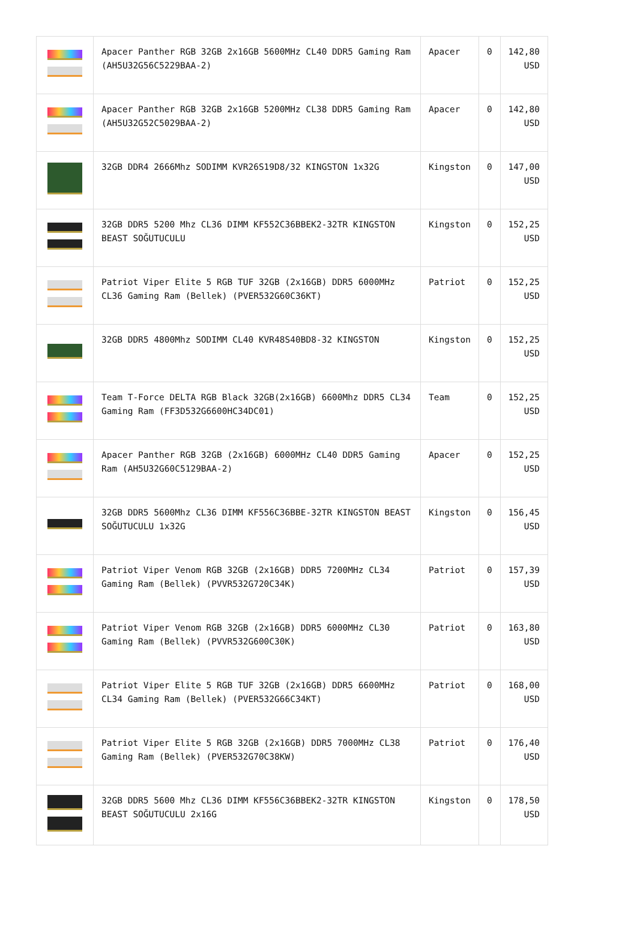| | Apacer Panther RGB 32GB 2x16GB 5600MHz CL40 DDR5 Gaming Ram (AH5U32G56C5229BAA-2) | Apacer | 0 | 142,80 USD |
| | Apacer Panther RGB 32GB 2x16GB 5200MHz CL38 DDR5 Gaming Ram (AH5U32G52C5029BAA-2) | Apacer | 0 | 142,80 USD |
| | 32GB DDR4 2666Mhz SODIMM KVR26S19D8/32 KINGSTON 1x32G | Kingston | 0 | 147,00 USD |
| | 32GB DDR5 5200 Mhz CL36 DIMM KF552C36BBEK2-32TR KINGSTON BEAST SOĞUTUCULU | Kingston | 0 | 152,25 USD |
| | Patriot Viper Elite 5 RGB TUF 32GB (2x16GB) DDR5 6000MHz CL36 Gaming Ram (Bellek) (PVER532G60C36KT) | Patriot | 0 | 152,25 USD |
| | 32GB DDR5 4800Mhz SODIMM CL40 KVR48S40BD8-32 KINGSTON | Kingston | 0 | 152,25 USD |
| | Team T-Force DELTA RGB Black 32GB(2x16GB) 6600Mhz DDR5 CL34 Gaming Ram (FF3D532G6600HC34DC01) | Team | 0 | 152,25 USD |
| | Apacer Panther RGB 32GB (2x16GB) 6000MHz CL40 DDR5 Gaming Ram (AH5U32G60C5129BAA-2) | Apacer | 0 | 152,25 USD |
| | 32GB DDR5 5600Mhz CL36 DIMM KF556C36BBE-32TR KINGSTON BEAST SOĞUTUCULU 1x32G | Kingston | 0 | 156,45 USD |
| | Patriot Viper Venom RGB 32GB (2x16GB) DDR5 7200MHz CL34 Gaming Ram (Bellek) (PVVR532G720C34K) | Patriot | 0 | 157,39 USD |
| | Patriot Viper Venom RGB 32GB (2x16GB) DDR5 6000MHz CL30 Gaming Ram (Bellek) (PVVR532G600C30K) | Patriot | 0 | 163,80 USD |
| | Patriot Viper Elite 5 RGB TUF 32GB (2x16GB) DDR5 6600MHz CL34 Gaming Ram (Bellek) (PVER532G66C34KT) | Patriot | 0 | 168,00 USD |
| | Patriot Viper Elite 5 RGB 32GB (2x16GB) DDR5 7000MHz CL38 Gaming Ram (Bellek) (PVER532G70C38KW) | Patriot | 0 | 176,40 USD |
| | 32GB DDR5 5600 Mhz CL36 DIMM KF556C36BBEK2-32TR KINGSTON BEAST SOĞUTUCULU 2x16G | Kingston | 0 | 178,50 USD |